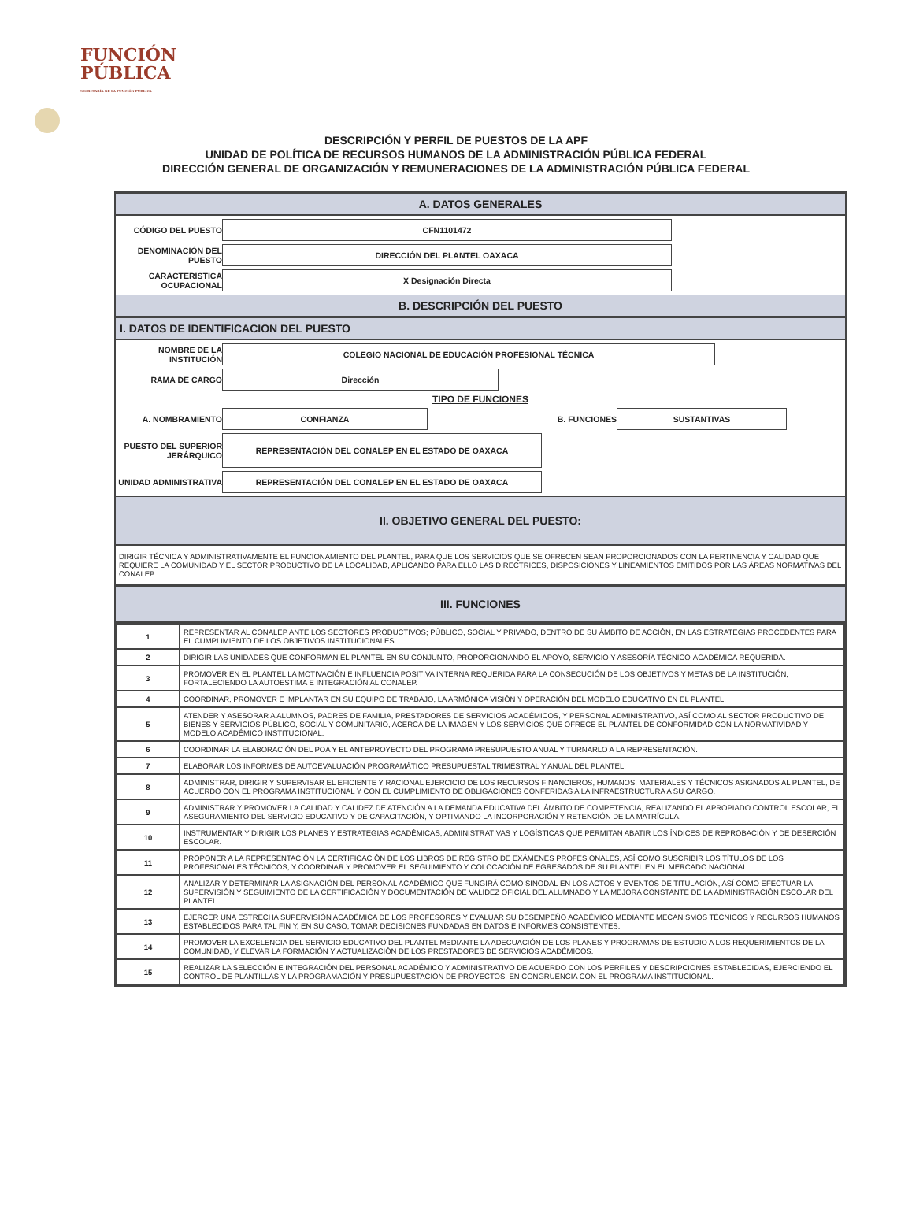FUNCIÓN
PÚBLICA
SECRETARÍA DE LA FUNCIÓN PÚBLICA
DESCRIPCIÓN Y PERFIL DE PUESTOS DE LA APF
UNIDAD DE POLÍTICA DE RECURSOS HUMANOS DE LA ADMINISTRACIÓN PÚBLICA FEDERAL
DIRECCIÓN GENERAL DE ORGANIZACIÓN Y REMUNERACIONES DE LA ADMINISTRACIÓN PÚBLICA FEDERAL
A. DATOS GENERALES
CÓDIGO DEL PUESTO
CFN1101472
DENOMINACIÓN DEL PUESTO
DIRECCIÓN DEL PLANTEL OAXACA
CARACTERISTICA OCUPACIONAL
X Designación Directa
B. DESCRIPCIÓN DEL PUESTO
I. DATOS DE IDENTIFICACION DEL PUESTO
NOMBRE DE LA INSTITUCIÓN
COLEGIO NACIONAL DE EDUCACIÓN PROFESIONAL TÉCNICA
RAMA DE CARGO
Dirección
TIPO DE FUNCIONES
A. NOMBRAMIENTO
CONFIANZA
B. FUNCIONES
SUSTANTIVAS
PUESTO DEL SUPERIOR JERÁRQUICO
REPRESENTACIÓN DEL CONALEP EN EL ESTADO DE OAXACA
UNIDAD ADMINISTRATIVA
REPRESENTACIÓN DEL CONALEP EN EL ESTADO DE OAXACA
II. OBJETIVO GENERAL DEL PUESTO:
DIRIGIR TÉCNICA Y ADMINISTRATIVAMENTE EL FUNCIONAMIENTO DEL PLANTEL, PARA QUE LOS SERVICIOS QUE SE OFRECEN SEAN PROPORCIONADOS CON LA PERTINENCIA Y CALIDAD QUE REQUIERE LA COMUNIDAD Y EL SECTOR PRODUCTIVO DE LA LOCALIDAD, APLICANDO PARA ELLO LAS DIRECTRICES, DISPOSICIONES Y LINEAMIENTOS EMITIDOS POR LAS ÁREAS NORMATIVAS DEL CONALEP.
III. FUNCIONES
| 1 | REPRESENTAR AL CONALEP ANTE LOS SECTORES PRODUCTIVOS; PÚBLICO, SOCIAL Y PRIVADO, DENTRO DE SU ÁMBITO DE ACCIÓN, EN LAS ESTRATEGIAS PROCEDENTES PARA EL CUMPLIMIENTO DE LOS OBJETIVOS INSTITUCIONALES. |
| 2 | DIRIGIR LAS UNIDADES QUE CONFORMAN EL PLANTEL EN SU CONJUNTO, PROPORCIONANDO EL APOYO, SERVICIO Y ASESORÍA TÉCNICO-ACADÉMICA REQUERIDA. |
| 3 | PROMOVER EN EL PLANTEL LA MOTIVACIÓN E INFLUENCIA POSITIVA INTERNA REQUERIDA PARA LA CONSECUCIÓN DE LOS OBJETIVOS Y METAS DE LA INSTITUCIÓN, FORTALECIENDO LA AUTOESTIMA E INTEGRACIÓN AL CONALEP. |
| 4 | COORDINAR, PROMOVER E IMPLANTAR EN SU EQUIPO DE TRABAJO, LA ARMÓNICA VISIÓN Y OPERACIÓN DEL MODELO EDUCATIVO EN EL PLANTEL. |
| 5 | ATENDER Y ASESORAR A ALUMNOS, PADRES DE FAMILIA, PRESTADORES DE SERVICIOS ACADÉMICOS, Y PERSONAL ADMINISTRATIVO, ASÍ COMO AL SECTOR PRODUCTIVO DE BIENES Y SERVICIOS PÚBLICO, SOCIAL Y COMUNITARIO, ACERCA DE LA IMAGEN Y LOS SERVICIOS QUE OFRECE EL PLANTEL DE CONFORMIDAD CON LA NORMATIVIDAD Y MODELO ACADÉMICO INSTITUCIONAL. |
| 6 | COORDINAR LA ELABORACIÓN DEL POA Y EL ANTEPROYECTO DEL PROGRAMA PRESUPUESTO ANUAL Y TURNARLO A LA REPRESENTACIÓN. |
| 7 | ELABORAR LOS INFORMES DE AUTOEVALUACIÓN PROGRAMÁTICO PRESUPUESTAL TRIMESTRAL Y ANUAL DEL PLANTEL. |
| 8 | ADMINISTRAR, DIRIGIR Y SUPERVISAR EL EFICIENTE Y RACIONAL EJERCICIO DE LOS RECURSOS FINANCIEROS, HUMANOS, MATERIALES Y TÉCNICOS ASIGNADOS AL PLANTEL, DE ACUERDO CON EL PROGRAMA INSTITUCIONAL Y CON EL CUMPLIMIENTO DE OBLIGACIONES CONFERIDAS A LA INFRAESTRUCTURA A SU CARGO. |
| 9 | ADMINISTRAR Y PROMOVER LA CALIDAD Y CALIDEZ DE ATENCIÓN A LA DEMANDA EDUCATIVA DEL ÁMBITO DE COMPETENCIA, REALIZANDO EL APROPIADO CONTROL ESCOLAR, EL ASEGURAMIENTO DEL SERVICIO EDUCATIVO Y DE CAPACITACIÓN, Y OPTIMANDO LA INCORPORACIÓN Y RETENCIÓN DE LA MATRÍCULA. |
| 10 | INSTRUMENTAR Y DIRIGIR LOS PLANES Y ESTRATEGIAS ACADÉMICAS, ADMINISTRATIVAS Y LOGÍSTICAS QUE PERMITAN ABATIR LOS ÍNDICES DE REPROBACIÓN Y DE DESERCIÓN ESCOLAR. |
| 11 | PROPONER A LA REPRESENTACIÓN LA CERTIFICACIÓN DE LOS LIBROS DE REGISTRO DE EXÁMENES PROFESIONALES, ASÍ COMO SUSCRIBIR LOS TÍTULOS DE LOS PROFESIONALES TÉCNICOS, Y COORDINAR Y PROMOVER EL SEGUIMIENTO Y COLOCACIÓN DE EGRESADOS DE SU PLANTEL EN EL MERCADO NACIONAL. |
| 12 | ANALIZAR Y DETERMINAR LA ASIGNACIÓN DEL PERSONAL ACADÉMICO QUE FUNGIRÁ COMO SINODAL EN LOS ACTOS Y EVENTOS DE TITULACIÓN, ASÍ COMO EFECTUAR LA SUPERVISIÓN Y SEGUIMIENTO DE LA CERTIFICACIÓN Y DOCUMENTACIÓN DE VALIDEZ OFICIAL DEL ALUMNADO Y LA MEJORA CONSTANTE DE LA ADMINISTRACIÓN ESCOLAR DEL PLANTEL. |
| 13 | EJERCER UNA ESTRECHA SUPERVISIÓN ACADÉMICA DE LOS PROFESORES Y EVALUAR SU DESEMPEÑO ACADÉMICO MEDIANTE MECANISMOS TÉCNICOS Y RECURSOS HUMANOS ESTABLECIDOS PARA TAL FIN Y, EN SU CASO, TOMAR DECISIONES FUNDADAS EN DATOS E INFORMES CONSISTENTES. |
| 14 | PROMOVER LA EXCELENCIA DEL SERVICIO EDUCATIVO DEL PLANTEL MEDIANTE LA ADECUACIÓN DE LOS PLANES Y PROGRAMAS DE ESTUDIO A LOS REQUERIMIENTOS DE LA COMUNIDAD, Y ELEVAR LA FORMACIÓN Y ACTUALIZACIÓN DE LOS PRESTADORES DE SERVICIOS ACADÉMICOS. |
| 15 | REALIZAR LA SELECCIÓN E INTEGRACIÓN DEL PERSONAL ACADÉMICO Y ADMINISTRATIVO DE ACUERDO CON LOS PERFILES Y DESCRIPCIONES ESTABLECIDAS, EJERCIENDO EL CONTROL DE PLANTILLAS Y LA PROGRAMACIÓN Y PRESUPUESTACIÓN DE PROYECTOS, EN CONGRUENCIA CON EL PROGRAMA INSTITUCIONAL. |